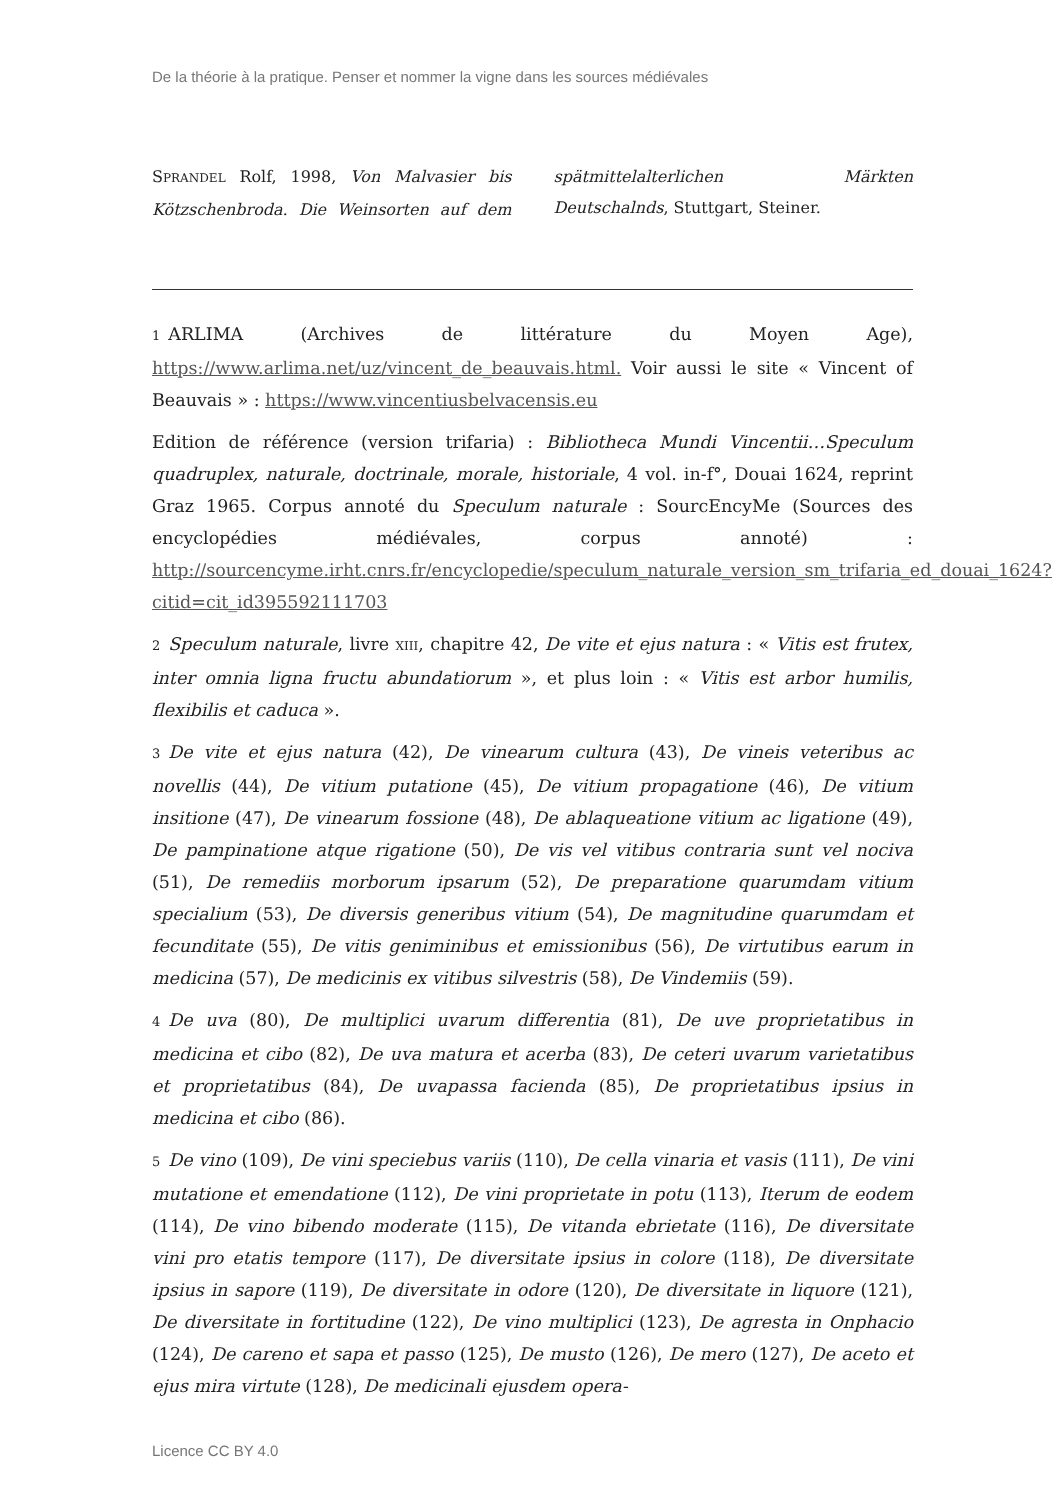De la théorie à la pratique. Penser et nommer la vigne dans les sources médiévales
SPRANDEL Rolf, 1998, Von Malvasier bis Kötzschenbroda. Die Weinsorten auf dem spätmittelalterlichen Märkten Deutschalnds, Stuttgart, Steiner.
1 ARLIMA (Archives de littérature du Moyen Age), https://www.arlima.net/uz/vincent_de_beauvais.html. Voir aussi le site « Vincent of Beauvais » : https://www.vincentiusbelvacensis.eu
Edition de référence (version trifaria) : Bibliotheca Mundi Vincentii…Speculum quadruplex, naturale, doctrinale, morale, historiale, 4 vol. in-f°, Douai 1624, reprint Graz 1965. Corpus annoté du Speculum naturale : SourcEncyMe (Sources des encyclopédies médiévales, corpus annoté) : http://sourcencyme.irht.cnrs.fr/encyclopedie/speculum_naturale_version_sm_trifaria_ed_douai_1624?citid=cit_id395592111703
2 Speculum naturale, livre XIII, chapitre 42, De vite et ejus natura : « Vitis est frutex, inter omnia ligna fructu abundatiorum », et plus loin : « Vitis est arbor humilis, flexibilis et caduca ».
3 De vite et ejus natura (42), De vinearum cultura (43), De vineis veteribus ac novellis (44), De vitium putatione (45), De vitium propagatione (46), De vitium insitione (47), De vinearum fossione (48), De ablaqueatione vitium ac ligatione (49), De pampinatione atque rigatione (50), De vis vel vitibus contraria sunt vel nociva (51), De remediis morborum ipsarum (52), De preparatione quarumdam vitium specialium (53), De diversis generibus vitium (54), De magnitudine quarumdam et fecunditate (55), De vitis geniminibus et emissionibus (56), De virtutibus earum in medicina (57), De medicinis ex vitibus silvestris (58), De Vindemiis (59).
4 De uva (80), De multiplici uvarum differentia (81), De uve proprietatibus in medicina et cibo (82), De uva matura et acerba (83), De ceteri uvarum varietatibus et proprietatibus (84), De uvapassa facienda (85), De proprietatibus ipsius in medicina et cibo (86).
5 De vino (109), De vini speciebus variis (110), De cella vinaria et vasis (111), De vini mutatione et emendatione (112), De vini proprietate in potu (113), Iterum de eodem (114), De vino bibendo moderate (115), De vitanda ebrietate (116), De diversitate vini pro etatis tempore (117), De diversitate ipsius in colore (118), De diversitate ipsius in sapore (119), De diversitate in odore (120), De diversitate in liquore (121), De diversitate in fortitudine (122), De vino multiplici (123), De agresta in Onphacio (124), De careno et sapa et passo (125), De musto (126), De mero (127), De aceto et ejus mira virtute (128), De medicinali ejusdem opera-
Licence CC BY 4.0